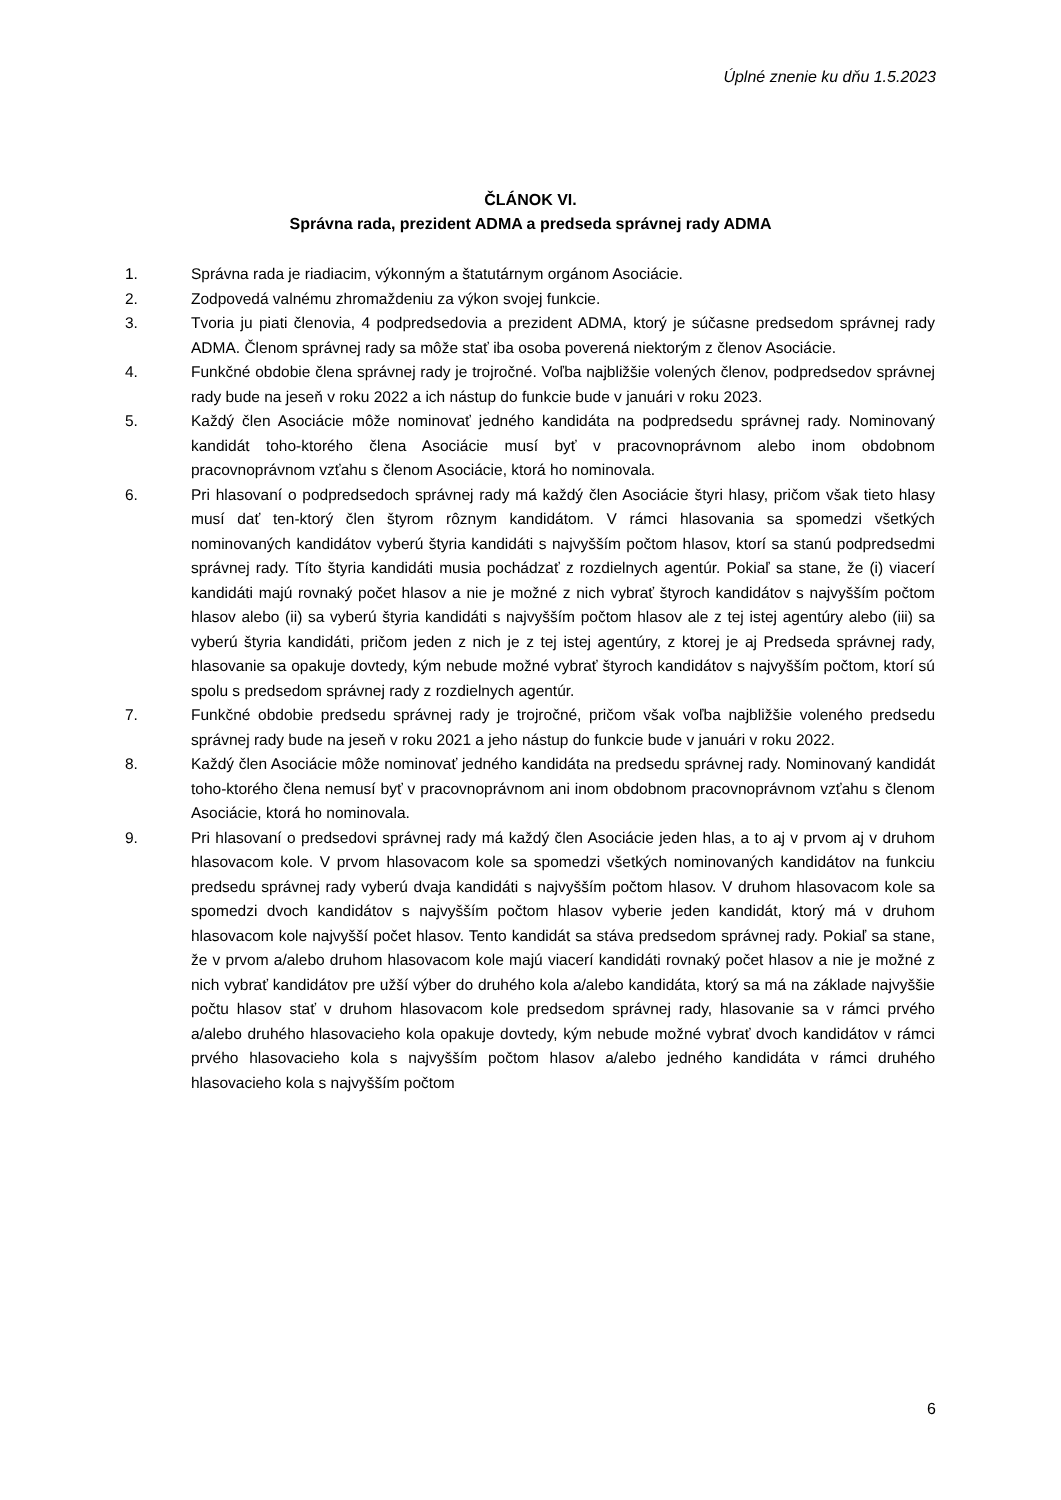Úplné znenie ku dňu 1.5.2023
ČLÁNOK VI.
Správna rada, prezident ADMA a predseda správnej rady ADMA
1. Správna rada je riadiacim, výkonným a štatutárnym orgánom Asociácie.
2. Zodpovedá valnému zhromaždeniu za výkon svojej funkcie.
3. Tvoria ju piati členovia, 4 podpredsedovia a prezident ADMA, ktorý je súčasne predsedom správnej rady ADMA. Členom správnej rady sa môže stať iba osoba poverená niektorým z členov Asociácie.
4. Funkčné obdobie člena správnej rady je trojročné. Voľba najbližšie volených členov, podpredsedov správnej rady bude na jeseň v roku 2022 a ich nástup do funkcie bude v januári v roku 2023.
5. Každý člen Asociácie môže nominovať jedného kandidáta na podpredsedu správnej rady. Nominovaný kandidát toho-ktorého člena Asociácie musí byť v pracovnoprávnom alebo inom obdobnom pracovnoprávnom vzťahu s členom Asociácie, ktorá ho nominovala.
6. Pri hlasovaní o podpredsedoch správnej rady má každý člen Asociácie štyri hlasy, pričom však tieto hlasy musí dať ten-ktorý člen štyrom rôznym kandidátom. V rámci hlasovania sa spomedzi všetkých nominovaných kandidátov vyberú štyria kandidáti s najvyšším počtom hlasov, ktorí sa stanú podpredsedmi správnej rady. Títo štyria kandidáti musia pochádzať z rozdielnych agentúr. Pokiaľ sa stane, že (i) viacerí kandidáti majú rovnaký počet hlasov a nie je možné z nich vybrať štyroch kandidátov s najvyšším počtom hlasov alebo (ii) sa vyberú štyria kandidáti s najvyšším počtom hlasov ale z tej istej agentúry alebo (iii) sa vyberú štyria kandidáti, pričom jeden z nich je z tej istej agentúry, z ktorej je aj Predseda správnej rady, hlasovanie sa opakuje dovtedy, kým nebude možné vybrať štyroch kandidátov s najvyšším počtom, ktorí sú spolu s predsedom správnej rady z rozdielnych agentúr.
7. Funkčné obdobie predsedu správnej rady je trojročné, pričom však voľba najbližšie voleného predsedu správnej rady bude na jeseň v roku 2021 a jeho nástup do funkcie bude v januári v roku 2022.
8. Každý člen Asociácie môže nominovať jedného kandidáta na predsedu správnej rady. Nominovaný kandidát toho-ktorého člena nemusí byť v pracovnoprávnom ani inom obdobnom pracovnoprávnom vzťahu s členom Asociácie, ktorá ho nominovala.
9. Pri hlasovaní o predsedovi správnej rady má každý člen Asociácie jeden hlas, a to aj v prvom aj v druhom hlasovacom kole. V prvom hlasovacom kole sa spomedzi všetkých nominovaných kandidátov na funkciu predsedu správnej rady vyberú dvaja kandidáti s najvyšším počtom hlasov. V druhom hlasovacom kole sa spomedzi dvoch kandidátov s najvyšším počtom hlasov vyberie jeden kandidát, ktorý má v druhom hlasovacom kole najvyšší počet hlasov. Tento kandidát sa stáva predsedom správnej rady. Pokiaľ sa stane, že v prvom a/alebo druhom hlasovacom kole majú viacerí kandidáti rovnaký počet hlasov a nie je možné z nich vybrať kandidátov pre užší výber do druhého kola a/alebo kandidáta, ktorý sa má na základe najvyššie počtu hlasov stať v druhom hlasovacom kole predsedom správnej rady, hlasovanie sa v rámci prvého a/alebo druhého hlasovacieho kola opakuje dovtedy, kým nebude možné vybrať dvoch kandidátov v rámci prvého hlasovacieho kola s najvyšším počtom hlasov a/alebo jedného kandidáta v rámci druhého hlasovacieho kola s najvyšším počtom
6